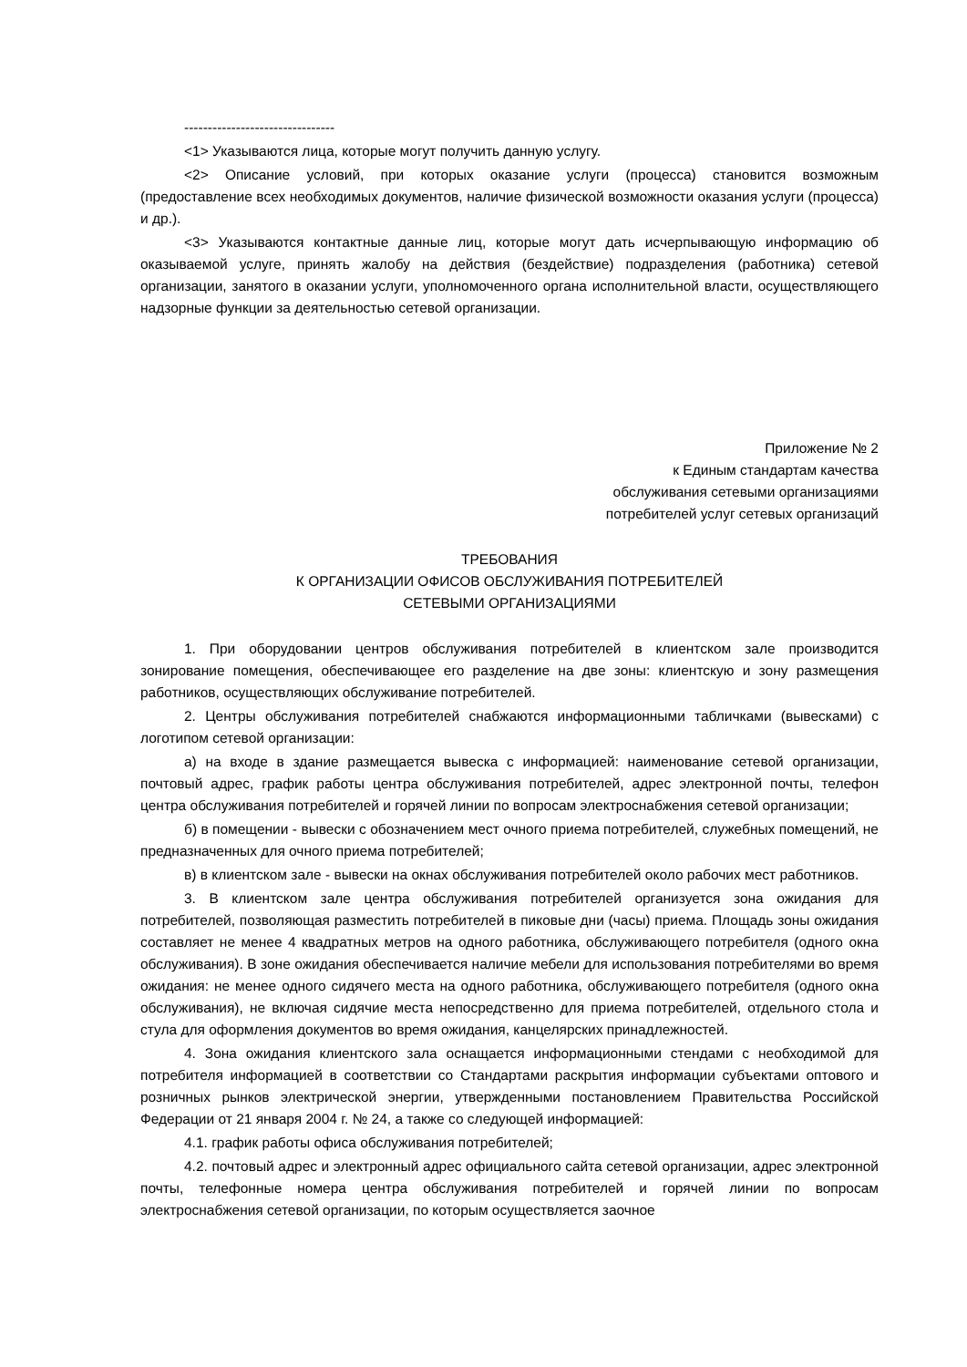--------------------------------
<1> Указываются лица, которые могут получить данную услугу.
<2> Описание условий, при которых оказание услуги (процесса) становится возможным (предоставление всех необходимых документов, наличие физической возможности оказания услуги (процесса) и др.).
<3> Указываются контактные данные лиц, которые могут дать исчерпывающую информацию об оказываемой услуге, принять жалобу на действия (бездействие) подразделения (работника) сетевой организации, занятого в оказании услуги, уполномоченного органа исполнительной власти, осуществляющего надзорные функции за деятельностью сетевой организации.
Приложение № 2
к Единым стандартам качества
обслуживания сетевыми организациями
потребителей услуг сетевых организаций
ТРЕБОВАНИЯ
К ОРГАНИЗАЦИИ ОФИСОВ ОБСЛУЖИВАНИЯ ПОТРЕБИТЕЛЕЙ
СЕТЕВЫМИ ОРГАНИЗАЦИЯМИ
1. При оборудовании центров обслуживания потребителей в клиентском зале производится зонирование помещения, обеспечивающее его разделение на две зоны: клиентскую и зону размещения работников, осуществляющих обслуживание потребителей.
2. Центры обслуживания потребителей снабжаются информационными табличками (вывесками) с логотипом сетевой организации:
а) на входе в здание размещается вывеска с информацией: наименование сетевой организации, почтовый адрес, график работы центра обслуживания потребителей, адрес электронной почты, телефон центра обслуживания потребителей и горячей линии по вопросам электроснабжения сетевой организации;
б) в помещении - вывески с обозначением мест очного приема потребителей, служебных помещений, не предназначенных для очного приема потребителей;
в) в клиентском зале - вывески на окнах обслуживания потребителей около рабочих мест работников.
3. В клиентском зале центра обслуживания потребителей организуется зона ожидания для потребителей, позволяющая разместить потребителей в пиковые дни (часы) приема. Площадь зоны ожидания составляет не менее 4 квадратных метров на одного работника, обслуживающего потребителя (одного окна обслуживания). В зоне ожидания обеспечивается наличие мебели для использования потребителями во время ожидания: не менее одного сидячего места на одного работника, обслуживающего потребителя (одного окна обслуживания), не включая сидячие места непосредственно для приема потребителей, отдельного стола и стула для оформления документов во время ожидания, канцелярских принадлежностей.
4. Зона ожидания клиентского зала оснащается информационными стендами с необходимой для потребителя информацией в соответствии со Стандартами раскрытия информации субъектами оптового и розничных рынков электрической энергии, утвержденными постановлением Правительства Российской Федерации от 21 января 2004 г. № 24, а также со следующей информацией:
4.1. график работы офиса обслуживания потребителей;
4.2. почтовый адрес и электронный адрес официального сайта сетевой организации, адрес электронной почты, телефонные номера центра обслуживания потребителей и горячей линии по вопросам электроснабжения сетевой организации, по которым осуществляется заочное